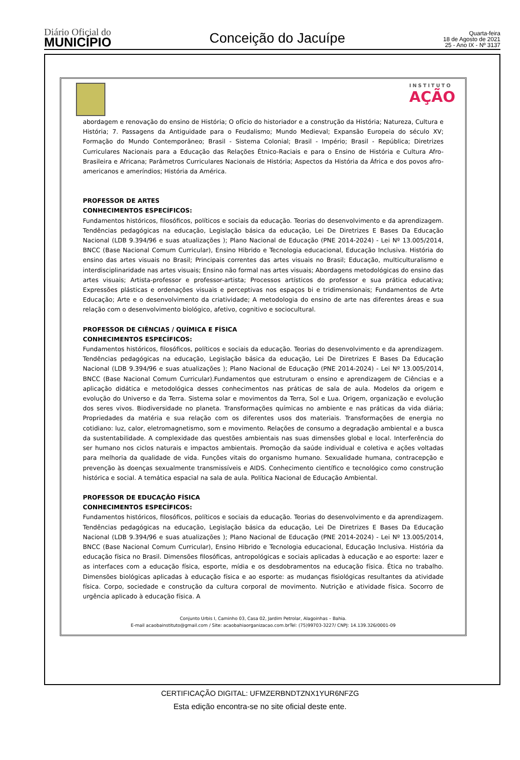Diário Oficial do
MUNICÍPIO
Conceição do Jacuípe
Quarta-feira
18 de Agosto de 2021
25 - Ano IX - Nº 3137
INSTITUTO
AÇÃO
abordagem e renovação do ensino de História; O ofício do historiador e a construção da História; Natureza, Cultura e História; 7. Passagens da Antiguidade para o Feudalismo; Mundo Medieval; Expansão Europeia do século XV; Formação do Mundo Contemporâneo; Brasil - Sistema Colonial; Brasil - Império; Brasil - República; Diretrizes Curriculares Nacionais para a Educação das Relações Étnico-Raciais e para o Ensino de História e Cultura Afro-Brasileira e Africana; Parâmetros Curriculares Nacionais de História; Aspectos da História da África e dos povos afro-americanos e ameríndios; História da América.
PROFESSOR DE ARTES
CONHECIMENTOS ESPECÍFICOS:
Fundamentos históricos, filosóficos, políticos e sociais da educação. Teorias do desenvolvimento e da aprendizagem. Tendências pedagógicas na educação, Legislação básica da educação, Lei De Diretrizes E Bases Da Educação Nacional (LDB 9.394/96 e suas atualizações ); Plano Nacional de Educação (PNE 2014-2024) - Lei Nº 13.005/2014, BNCC (Base Nacional Comum Curricular), Ensino Hibrido e Tecnologia educacional, Educação Inclusiva. História do ensino das artes visuais no Brasil; Principais correntes das artes visuais no Brasil; Educação, multiculturalismo e interdisciplinaridade nas artes visuais; Ensino não formal nas artes visuais; Abordagens metodológicas do ensino das artes visuais; Artista-professor e professor-artista; Processos artísticos do professor e sua prática educativa; Expressões plásticas e ordenações visuais e perceptivas nos espaços bi e tridimensionais; Fundamentos de Arte Educação; Arte e o desenvolvimento da criatividade; A metodologia do ensino de arte nas diferentes áreas e sua relação com o desenvolvimento biológico, afetivo, cognitivo e sociocultural.
PROFESSOR DE CIÊNCIAS / QUÍMICA E FÍSICA
CONHECIMENTOS ESPECÍFICOS:
Fundamentos históricos, filosóficos, políticos e sociais da educação. Teorias do desenvolvimento e da aprendizagem. Tendências pedagógicas na educação, Legislação básica da educação, Lei De Diretrizes E Bases Da Educação Nacional (LDB 9.394/96 e suas atualizações ); Plano Nacional de Educação (PNE 2014-2024) - Lei Nº 13.005/2014, BNCC (Base Nacional Comum Curricular).Fundamentos que estruturam o ensino e aprendizagem de Ciências e a aplicação didática e metodológica desses conhecimentos nas práticas de sala de aula. Modelos da origem e evolução do Universo e da Terra. Sistema solar e movimentos da Terra, Sol e Lua. Origem, organização e evolução dos seres vivos. Biodiversidade no planeta. Transformações químicas no ambiente e nas práticas da vida diária; Propriedades da matéria e sua relação com os diferentes usos dos materiais. Transformações de energia no cotidiano: luz, calor, eletromagnetismo, som e movimento. Relações de consumo a degradação ambiental e a busca da sustentabilidade. A complexidade das questões ambientais nas suas dimensões global e local. Interferência do ser humano nos ciclos naturais e impactos ambientais. Promoção da saúde individual e coletiva e ações voltadas para melhoria da qualidade de vida. Funções vitais do organismo humano. Sexualidade humana, contracepção e prevenção às doenças sexualmente transmissíveis e AIDS. Conhecimento científico e tecnológico como construção histórica e social. A temática espacial na sala de aula. Política Nacional de Educação Ambiental.
PROFESSOR DE EDUCAÇÃO FÍSICA
CONHECIMENTOS ESPECÍFICOS:
Fundamentos históricos, filosóficos, políticos e sociais da educação. Teorias do desenvolvimento e da aprendizagem. Tendências pedagógicas na educação, Legislação básica da educação, Lei De Diretrizes E Bases Da Educação Nacional (LDB 9.394/96 e suas atualizações ); Plano Nacional de Educação (PNE 2014-2024) - Lei Nº 13.005/2014, BNCC (Base Nacional Comum Curricular), Ensino Hibrido e Tecnologia educacional, Educação Inclusiva. História da educação física no Brasil. Dimensões filosóficas, antropológicas e sociais aplicadas à educação e ao esporte: lazer e as interfaces com a educação física, esporte, mídia e os desdobramentos na educação física. Ética no trabalho. Dimensões biológicas aplicadas à educação física e ao esporte: as mudanças fisiológicas resultantes da atividade física. Corpo, sociedade e construção da cultura corporal de movimento. Nutrição e atividade física. Socorro de urgência aplicado à educação física. A
Conjunto Urbis I, Caminho 03, Casa 02, Jardim Petrolar, Alagoinhas – Bahia.
E-mail acaobainstituto@gmail.com / Site: acaobahiaorganizacao.com.brTel: (75)99703-3227/ CNPJ: 14.139.326/0001-09
CERTIFICAÇÃO DIGITAL: UFMZERBNDTZNX1YUR6NFZG
Esta edição encontra-se no site oficial deste ente.